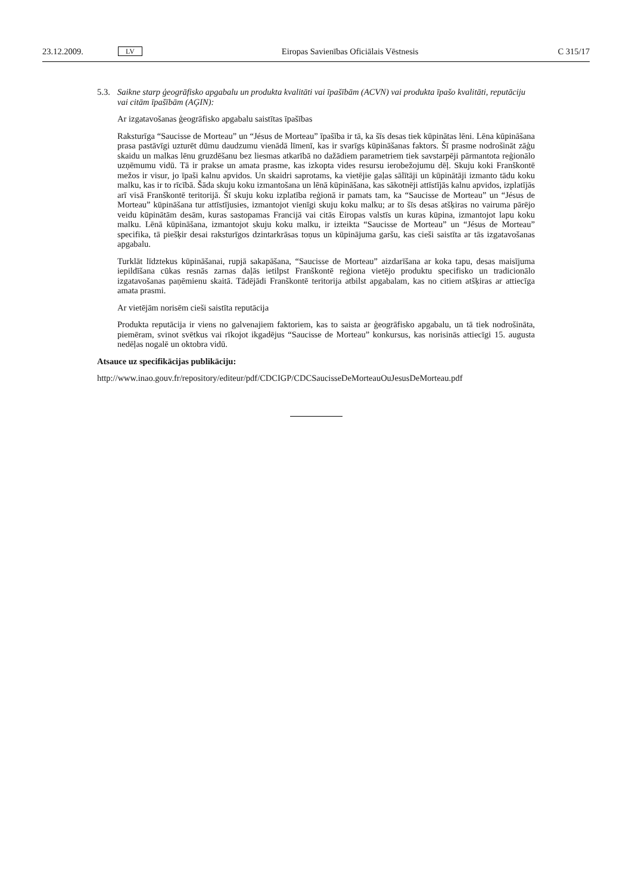23.12.2009. LV Eiropas Savienības Oficiālais Vēstnesis C 315/17
5.3. Saikne starp ģeogrāfisko apgabalu un produkta kvalitāti vai īpašībām (ACVN) vai produkta īpašo kvalitāti, reputāciju vai citām īpašībām (AĢIN):
Ar izgatavošanas ģeogrāfisko apgabalu saistītas īpašības
Raksturīga “Saucisse de Morteau” un “Jésus de Morteau” īpašība ir tā, ka šīs desas tiek kūpinātas lēni. Lēna kūpināšana prasa pastāvīgi uzturēt dūmu daudzumu vienādā līmenī, kas ir svarīgs kūpināšanas faktors. Šī prasme nodrošināt zāģu skaidu un malkas lēnu gruzdēšanu bez liesmas atkarībā no dažādiem parametriem tiek savstarpēji pārmantota reģionālo uzņēmumu vidū. Tā ir prakse un amata prasme, kas izkopta vides resursu ierobežojumu dēļ. Skuju koki Franškontē mežos ir visur, jo īpaši kalnu apvidos. Un skaidri saprotams, ka vietējie gaļas sālītāji un kūpinātāji izmanto tādu koku malku, kas ir to rīcībā. Šāda skuju koku izmantošana un lēnā kūpināšana, kas sākotnēji attīstījās kalnu apvidos, izplatījās arī visā Franškontē teritorijā. Šī skuju koku izplatība reģionā ir pamats tam, ka “Saucisse de Morteau” un “Jésus de Morteau” kūpināšana tur attīstījusies, izmantojot vienīgi skuju koku malku; ar to šīs desas atšķiras no vairuma pārējo veidu kūpinātām desām, kuras sastopamas Francijā vai citās Eiropas valstīs un kuras kūpina, izmantojot lapu koku malku. Lēnā kūpināšana, izmantojot skuju koku malku, ir izteikta “Saucisse de Morteau” un “Jésus de Morteau” specifika, tā piešķir desai raksturīgos dzintarkrāsas toņus un kūpinājuma garšu, kas cieši saistīta ar tās izgatavošanas apgabalu.
Turklāt līdztekus kūpināšanai, rupjā sakapāšana, “Saucisse de Morteau” aizdarīšana ar koka tapu, desas maisījuma iepildīšana cūkas resnās zarnas daļās ietilpst Franškontē reģiona vietējo produktu specifisko un tradicionālo izgatavošanas paņēmienu skaitā. Tādējādi Franškontē teritorija atbilst apgabalam, kas no citiem atšķiras ar attiecīga amata prasmi.
Ar vietējām norisēm cieši saistīta reputācija
Produkta reputācija ir viens no galvenajiem faktoriem, kas to saista ar ģeogrāfisko apgabalu, un tā tiek nodrošināta, piemēram, svinot svētkus vai rīkojot ikgadējus “Saucisse de Morteau” konkursus, kas norisinās attiecīgi 15. augusta nedēļas nogalē un oktobra vidū.
Atsauce uz specifikācijas publikāciju:
http://www.inao.gouv.fr/repository/editeur/pdf/CDCIGP/CDCSaucisseDeMorteauOuJesusDeMorteau.pdf